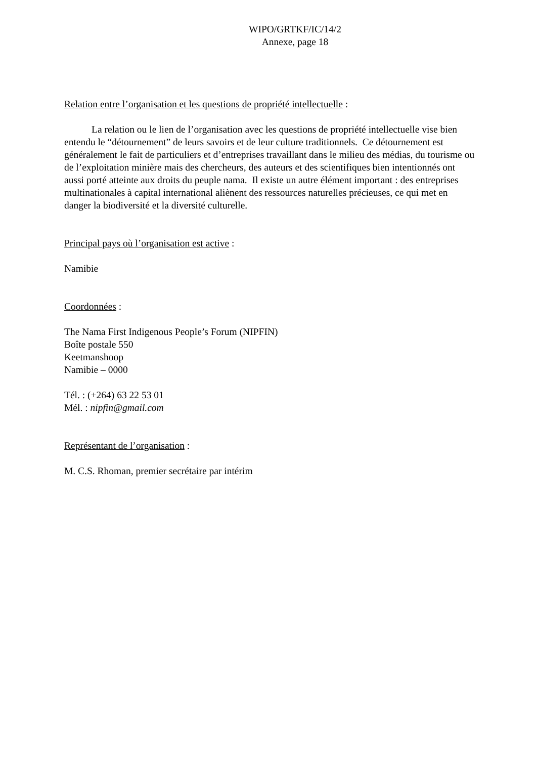WIPO/GRTKF/IC/14/2
Annexe, page 18
Relation entre l’organisation et les questions de propriété intellectuelle :
La relation ou le lien de l’organisation avec les questions de propriété intellectuelle vise bien entendu le “détournement” de leurs savoirs et de leur culture traditionnels. Ce détournement est généralement le fait de particuliers et d’entreprises travaillant dans le milieu des médias, du tourisme ou de l’exploitation minière mais des chercheurs, des auteurs et des scientifiques bien intentionnés ont aussi porté atteinte aux droits du peuple nama. Il existe un autre élément important : des entreprises multinationales à capital international aliènent des ressources naturelles précieuses, ce qui met en danger la biodiversité et la diversité culturelle.
Principal pays où l’organisation est active :
Namibie
Coordonnées :
The Nama First Indigenous People’s Forum (NIPFIN)
Boîte postale 550
Keetmanshoop
Namibie – 0000
Tél. : (+264) 63 22 53 01
Mél. : nipfin@gmail.com
Représentant de l’organisation :
M. C.S. Rhoman, premier secrétaire par intérim